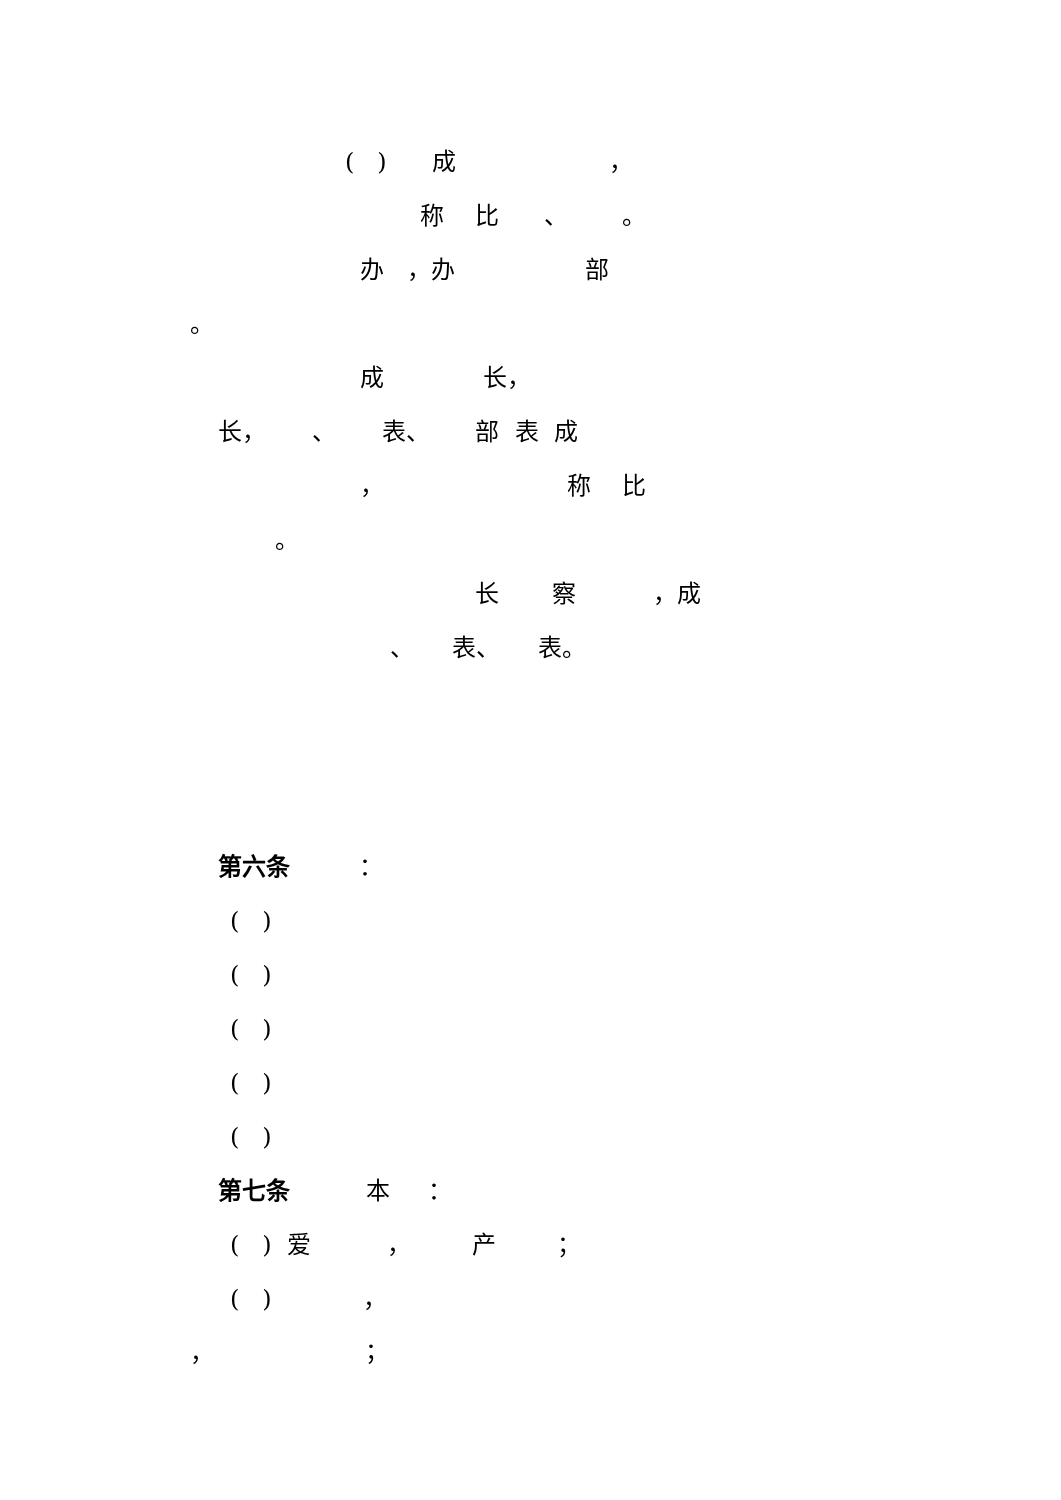( ) 成 ，
称 比 、 。
办 ，办 部
。
成 长，
长， 、 表、 部 表 成
， 称 比
。
长 察 ，成
、 表、 表。
第六条 ：
( )
( )
( )
( )
( )
第七条 本 ：
( ) 爱 ， 产 ；
( ) ，
， ；